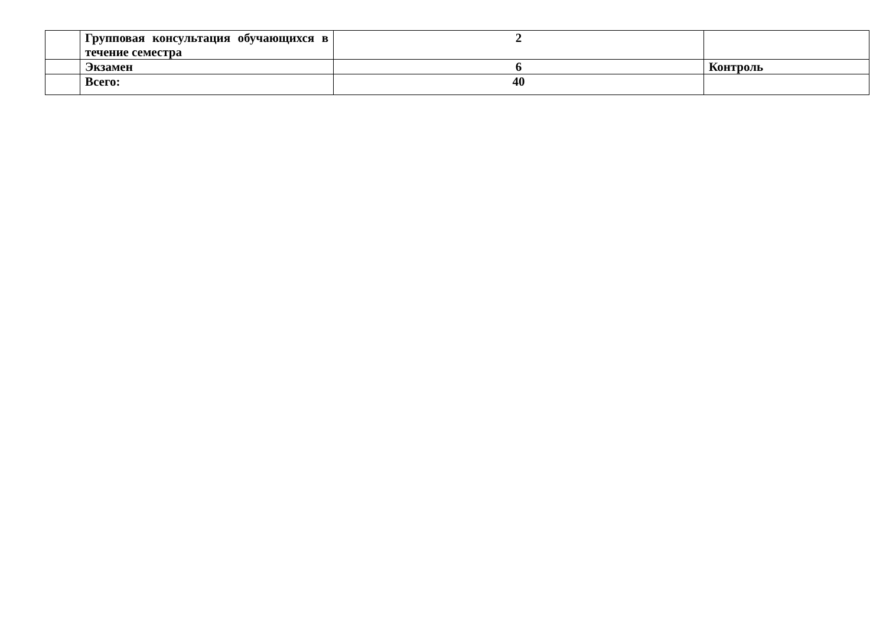| | Групповая консультация обучающихся в течение семестра | 2 | |
| | Экзамен | 6 | Контроль |
| | Всего: | 40 | |